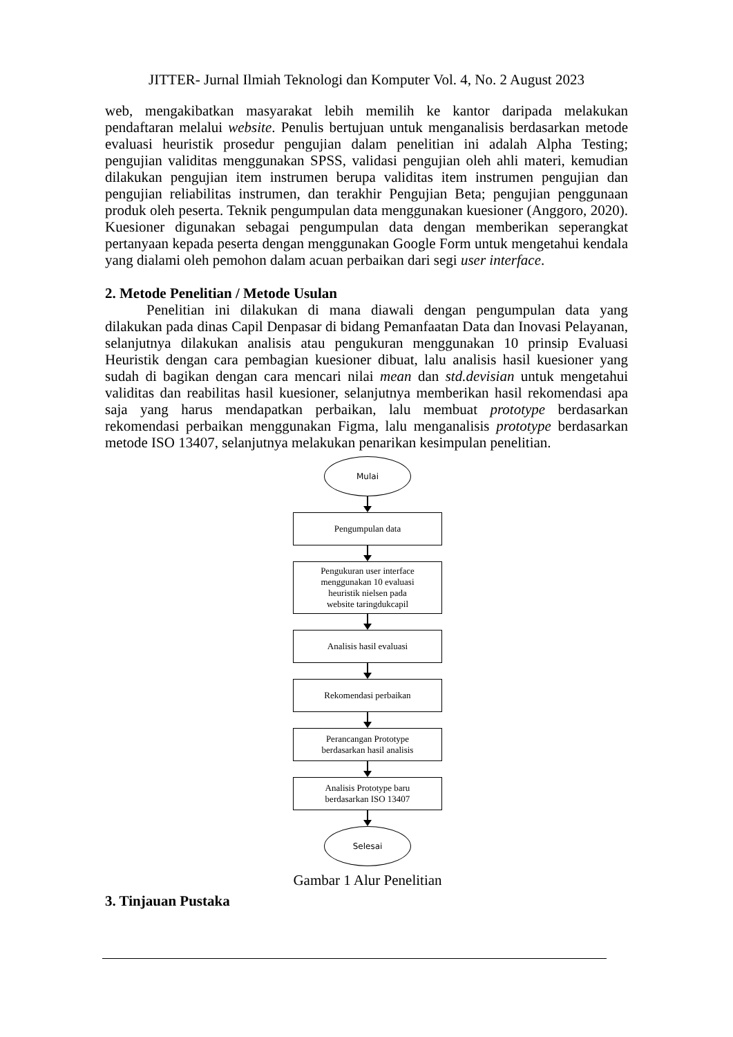JITTER- Jurnal Ilmiah Teknologi dan Komputer Vol. 4, No. 2 August 2023
web, mengakibatkan masyarakat lebih memilih ke kantor daripada melakukan pendaftaran melalui website. Penulis bertujuan untuk menganalisis berdasarkan metode evaluasi heuristik prosedur pengujian dalam penelitian ini adalah Alpha Testing; pengujian validitas menggunakan SPSS, validasi pengujian oleh ahli materi, kemudian dilakukan pengujian item instrumen berupa validitas item instrumen pengujian dan pengujian reliabilitas instrumen, dan terakhir Pengujian Beta; pengujian penggunaan produk oleh peserta. Teknik pengumpulan data menggunakan kuesioner (Anggoro, 2020). Kuesioner digunakan sebagai pengumpulan data dengan memberikan seperangkat pertanyaan kepada peserta dengan menggunakan Google Form untuk mengetahui kendala yang dialami oleh pemohon dalam acuan perbaikan dari segi user interface.
2. Metode Penelitian / Metode Usulan
Penelitian ini dilakukan di mana diawali dengan pengumpulan data yang dilakukan pada dinas Capil Denpasar di bidang Pemanfaatan Data dan Inovasi Pelayanan, selanjutnya dilakukan analisis atau pengukuran menggunakan 10 prinsip Evaluasi Heuristik dengan cara pembagian kuesioner dibuat, lalu analisis hasil kuesioner yang sudah di bagikan dengan cara mencari nilai mean dan std.devisian untuk mengetahui validitas dan reabilitas hasil kuesioner, selanjutnya memberikan hasil rekomendasi apa saja yang harus mendapatkan perbaikan, lalu membuat prototype berdasarkan rekomendasi perbaikan menggunakan Figma, lalu menganalisis prototype berdasarkan metode ISO 13407, selanjutnya melakukan penarikan kesimpulan penelitian.
Mulai
Pengumpulan data
Pengukuran user interface
menggunakan 10 evaluasi
heuristik nielsen pada
website taringdukcapil
Analisis hasil evaluasi
Rekomendasi perbaikan
Perancangan Prototype
berdasarkan hasil analisis
Analisis Prototype baru
berdasarkan ISO 13407
Selesai
Gambar 1 Alur Penelitian
3. Tinjauan Pustaka